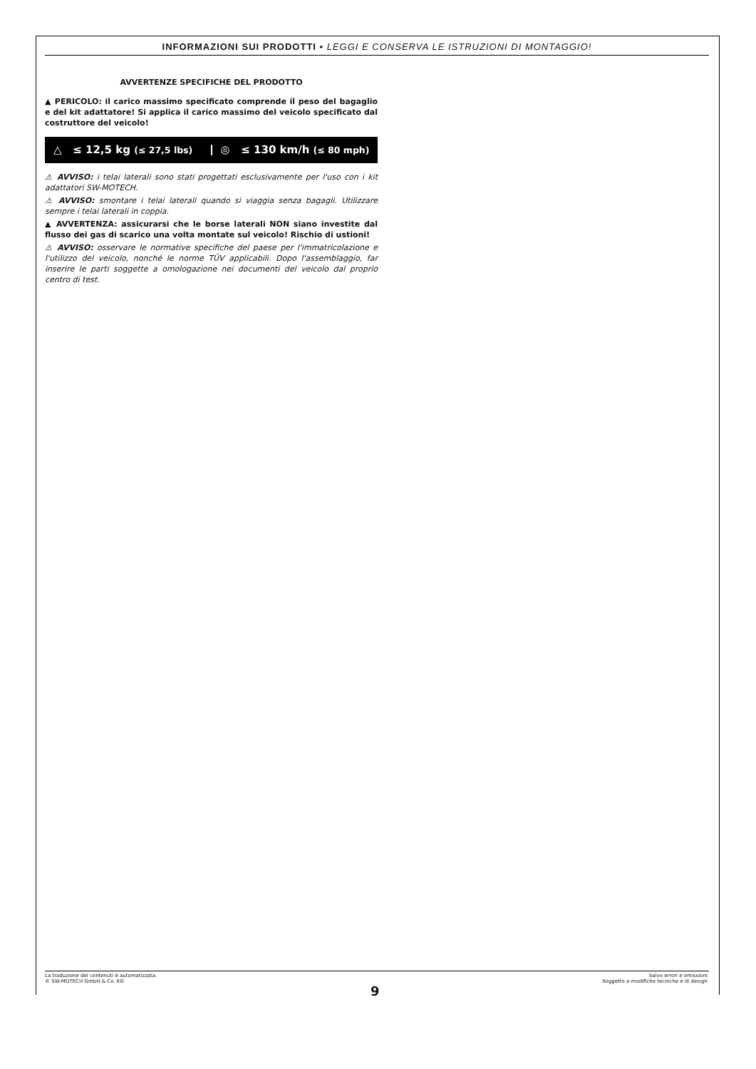INFORMAZIONI SUI PRODOTTI • LEGGI E CONSERVA LE ISTRUZIONI DI MONTAGGIO!
AVVERTENZE SPECIFICHE DEL PRODOTTO
▲ PERICOLO: il carico massimo specificato comprende il peso del bagaglio e del kit adattatore! Si applica il carico massimo del veicolo specificato dal costruttore del veicolo!
△ ≤ 12,5 kg (≤ 27,5 lbs)
◎ ≤ 130 km/h (≤ 80 mph)
⚠ AVVISO: i telai laterali sono stati progettati esclusivamente per l'uso con i kit adattatori SW-MOTECH.
⚠ AVVISO: smontare i telai laterali quando si viaggia senza bagagli. Utilizzare sempre i telai laterali in coppia.
▲ AVVERTENZA: assicurarsi che le borse laterali NON siano investite dal flusso dei gas di scarico una volta montate sul veicolo! Rischio di ustioni!
⚠ AVVISO: osservare le normative specifiche del paese per l'immatricolazione e l'utilizzo del veicolo, nonché le norme TÜV applicabili. Dopo l'assemblaggio, far inserire le parti soggette a omologazione nei documenti del veicolo dal proprio centro di test.
La traduzione dei contenuti è automatizzata.
© SW-MOTECH GmbH & Co. KG
Salvo errori e omissioni.
Soggetto a modifiche tecniche e di design.
9